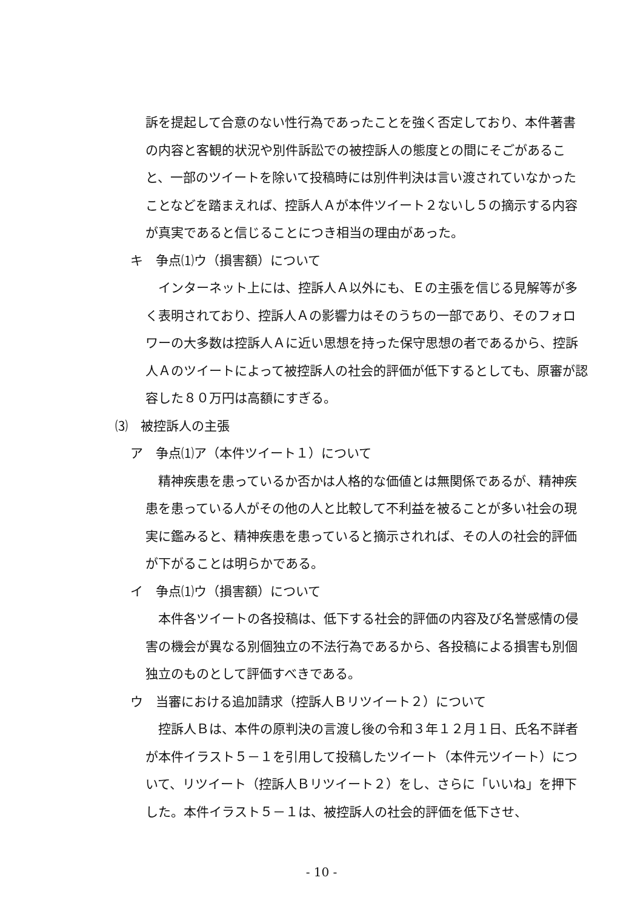訴を提起して合意のない性行為であったことを強く否定しており、本件著書の内容と客観的状況や別件訴訟での被控訴人の態度との間にそごがあること、一部のツイートを除いて投稿時には別件判決は言い渡されていなかったことなどを踏まえれば、控訴人Ａが本件ツイート２ないし５の摘示する内容が真実であると信じることにつき相当の理由があった。
キ　争点⑴ウ（損害額）について
インターネット上には、控訴人Ａ以外にも、Ｅの主張を信じる見解等が多く表明されており、控訴人Ａの影響力はそのうちの一部であり、そのフォロワーの大多数は控訴人Ａに近い思想を持った保守思想の者であるから、控訴人Ａのツイートによって被控訴人の社会的評価が低下するとしても、原審が認容した８０万円は高額にすぎる。
⑶　被控訴人の主張
ア　争点⑴ア（本件ツイート１）について
精神疾患を患っているか否かは人格的な価値とは無関係であるが、精神疾患を患っている人がその他の人と比較して不利益を被ることが多い社会の現実に鑑みると、精神疾患を患っていると摘示されれば、その人の社会的評価が下がることは明らかである。
イ　争点⑴ウ（損害額）について
本件各ツイートの各投稿は、低下する社会的評価の内容及び名誉感情の侵害の機会が異なる別個独立の不法行為であるから、各投稿による損害も別個独立のものとして評価すべきである。
ウ　当審における追加請求（控訴人Ｂリツイート２）について
控訴人Ｂは、本件の原判決の言渡し後の令和３年１２月１日、氏名不詳者が本件イラスト５－１を引用して投稿したツイート（本件元ツイート）について、リツイート（控訴人Ｂリツイート２）をし、さらに「いいね」を押下した。本件イラスト５－１は、被控訴人の社会的評価を低下させ、
- 10 -